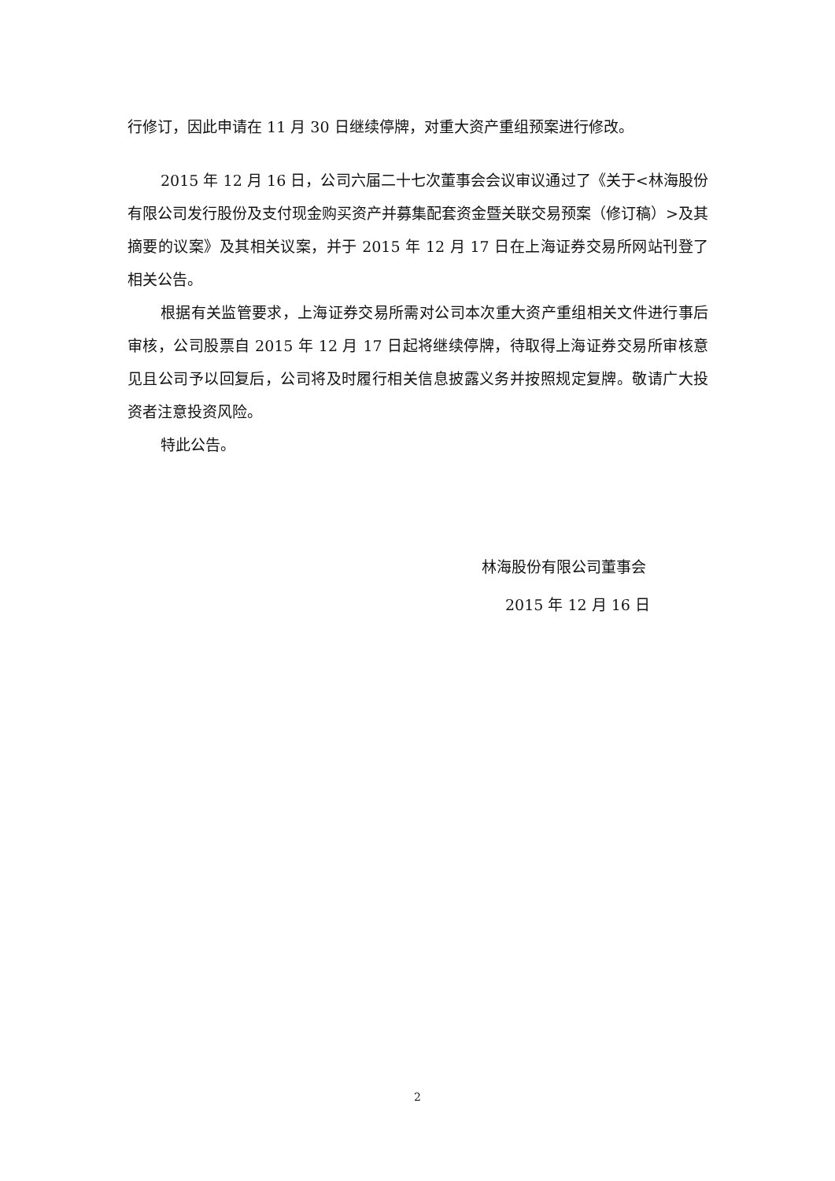行修订，因此申请在 11 月 30 日继续停牌，对重大资产重组预案进行修改。
2015 年 12 月 16 日，公司六届二十七次董事会会议审议通过了《关于<林海股份有限公司发行股份及支付现金购买资产并募集配套资金暨关联交易预案（修订稿）>及其摘要的议案》及其相关议案，并于 2015 年 12 月 17 日在上海证券交易所网站刊登了相关公告。
根据有关监管要求，上海证券交易所需对公司本次重大资产重组相关文件进行事后审核，公司股票自 2015 年 12 月 17 日起将继续停牌，待取得上海证券交易所审核意见且公司予以回复后，公司将及时履行相关信息披露义务并按照规定复牌。敬请广大投资者注意投资风险。
特此公告。
林海股份有限公司董事会
2015 年 12 月 16 日
2